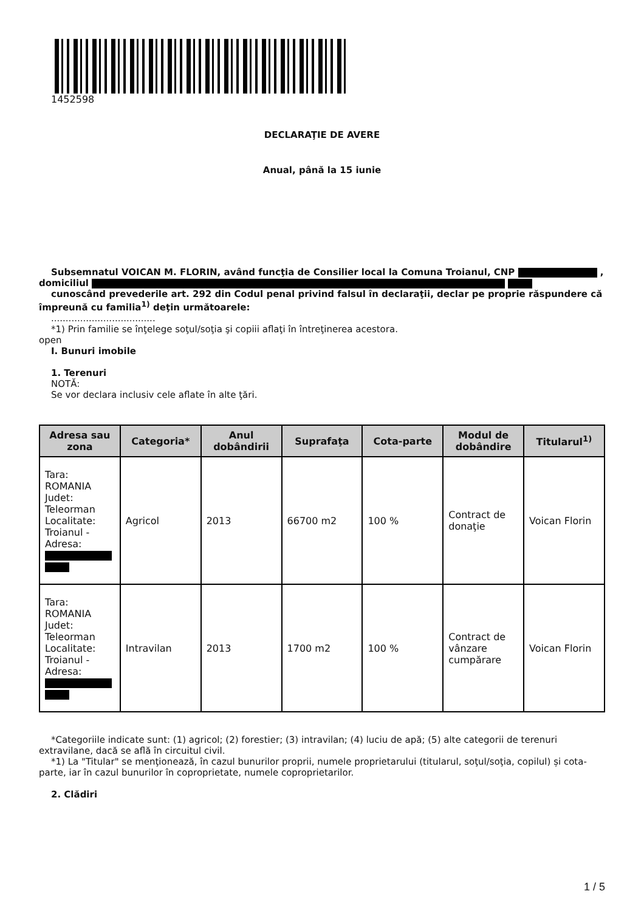1452598
DECLARAŢIE DE AVERE
Anual, până la 15 iunie
Subsemnatul VOICAN M. FLORIN, având funcţia de Consilier local la Comuna Troianul, CNP , domiciliul
cunoscând prevederile art. 292 din Codul penal privind falsul în declaraţii, declar pe proprie răspundere că împreună cu familia<sup>1)</sup> deţin următoarele:
....................................
*1) Prin familie se înţelege soţul/soţia şi copiii aflaţi în întreţinerea acestora.
open
I. Bunuri imobile
1. Terenuri
NOTĂ:
Se vor declara inclusiv cele aflate în alte ţări.
| Adresa sau zona | Categoria* | Anul dobândirii | Suprafaţa | Cota-parte | Modul de dobândire | Titularul<sup>1)</sup> |
| --- | --- | --- | --- | --- | --- | --- |
| Tara: ROMANIA Judet: Teleorman Localitate: Troianul - Adresa: | Agricol | 2013 | 66700 m2 | 100 % | Contract de donaţie | Voican Florin |
| Tara: ROMANIA Judet: Teleorman Localitate: Troianul - Adresa: | Intravilan | 2013 | 1700 m2 | 100 % | Contract de vânzare cumpărare | Voican Florin |
*Categoriile indicate sunt: (1) agricol; (2) forestier; (3) intravilan; (4) luciu de apă; (5) alte categorii de terenuri extravilane, dacă se află în circuitul civil.
*1) La "Titular" se menţionează, în cazul bunurilor proprii, numele proprietarului (titularul, soţul/soţia, copilul) și cota-parte, iar în cazul bunurilor în coproprietate, numele coproprietarilor.
2. Clădiri
1 / 5